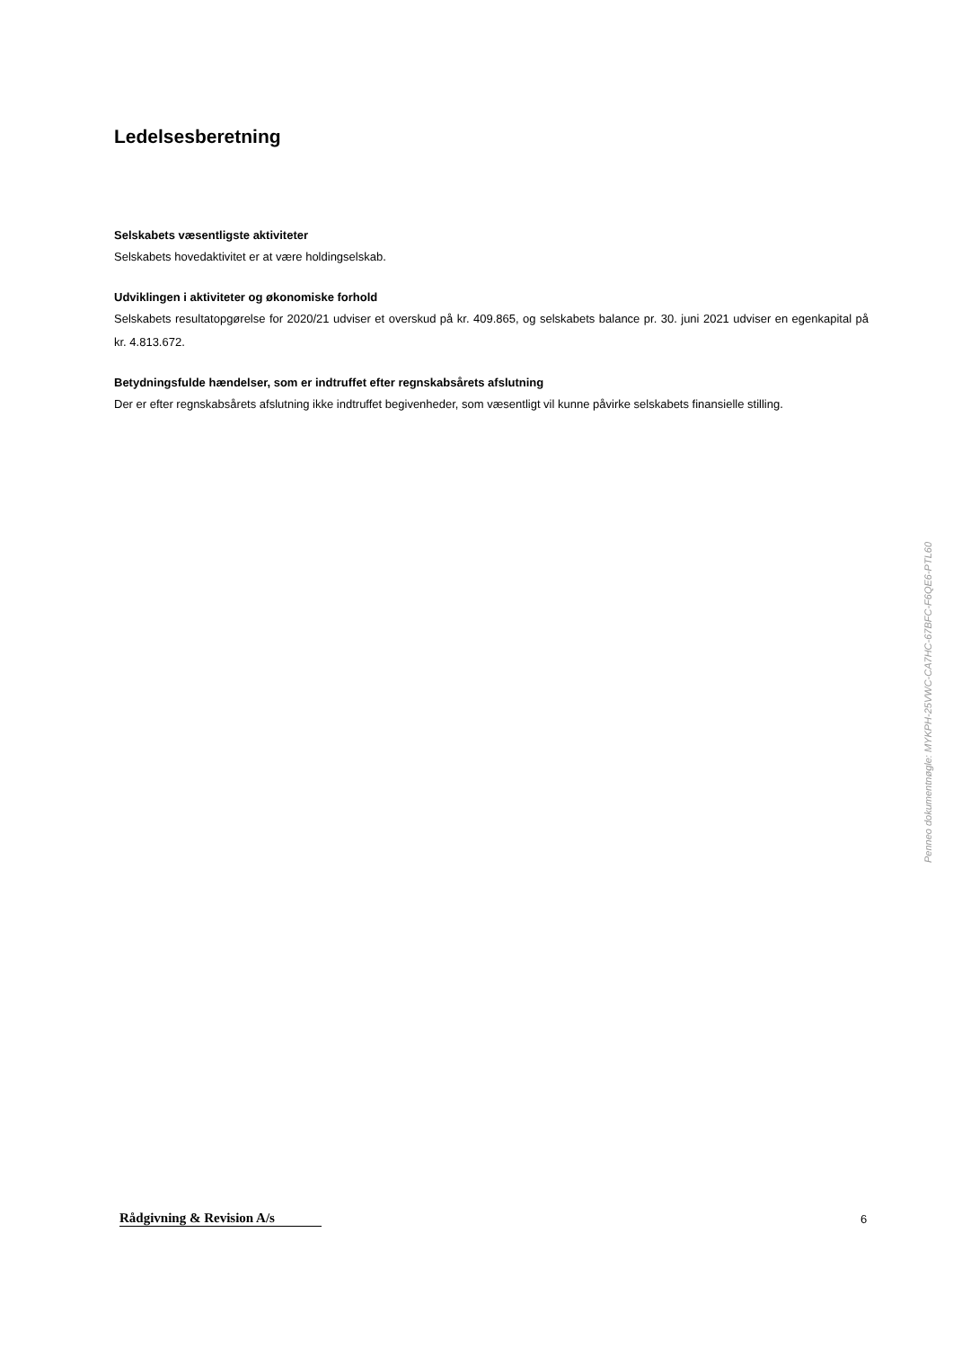Ledelsesberetning
Selskabets væsentligste aktiviteter
Selskabets hovedaktivitet er at være holdingselskab.
Udviklingen i aktiviteter og økonomiske forhold
Selskabets resultatopgørelse for 2020/21 udviser et overskud på kr. 409.865, og selskabets balance pr. 30. juni 2021 udviser en egenkapital på kr. 4.813.672.
Betydningsfulde hændelser, som er indtruffet efter regnskabsårets afslutning
Der er efter regnskabsårets afslutning ikke indtruffet begivenheder, som væsentligt vil kunne påvirke selskabets finansielle stilling.
Penneo dokumentnøgle: MYKPH-25VWC-CA7HC-67BFC-F6QE6-PTL60
Rådgivning & Revision A/s 6